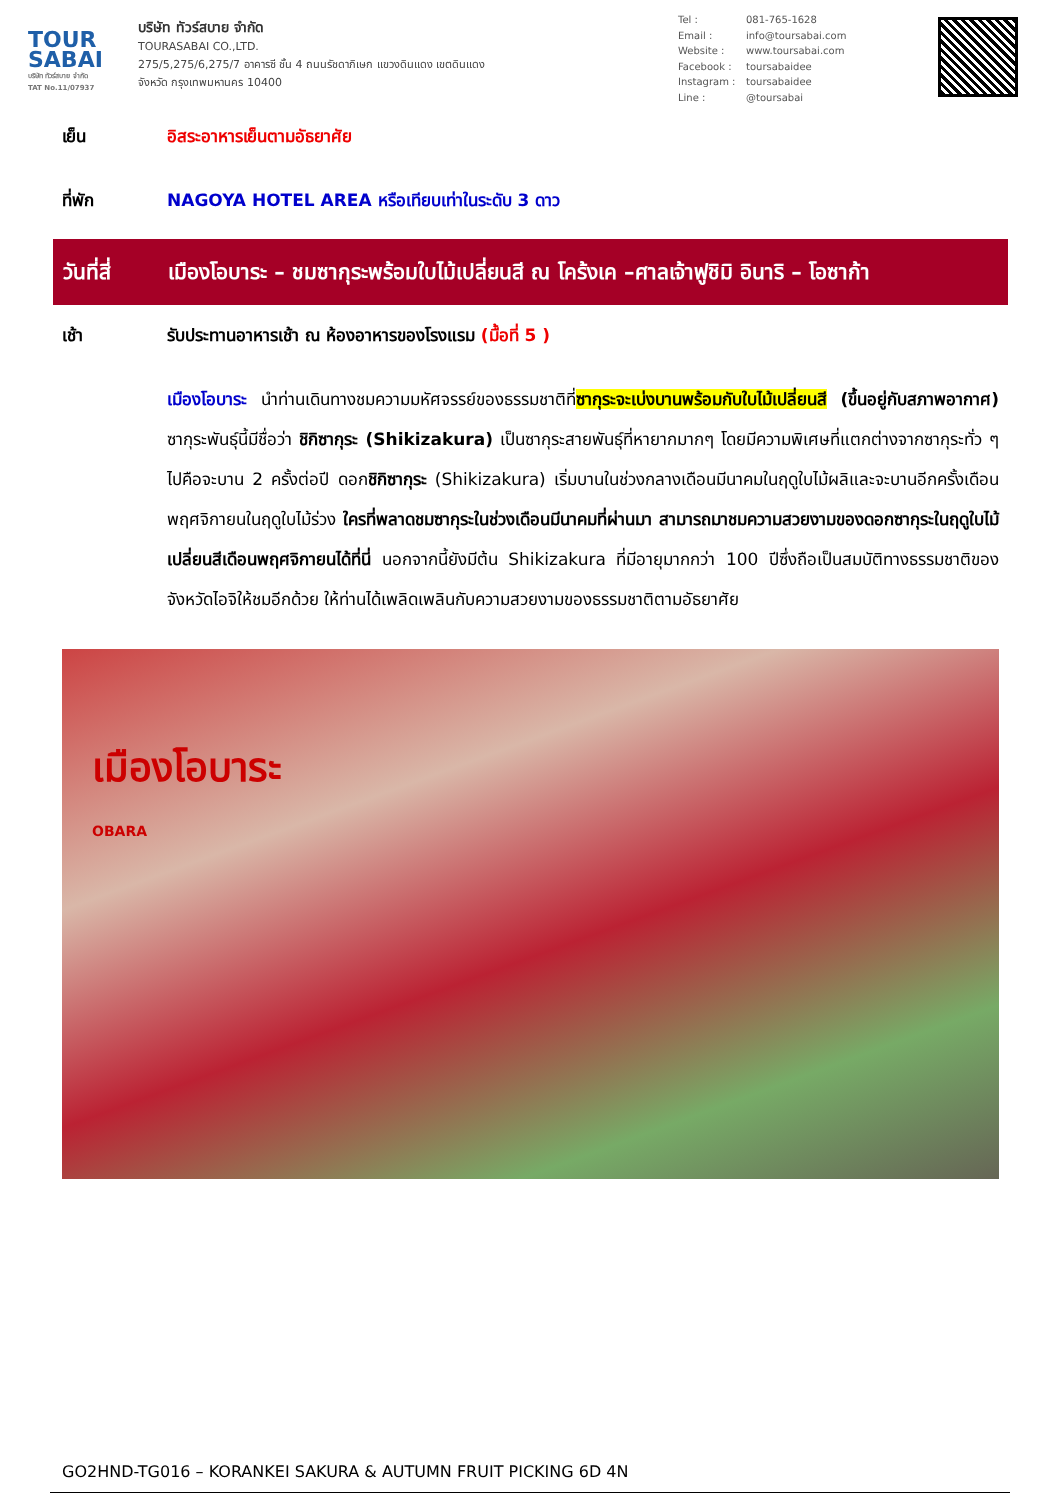TOUR SABAI
บริษัท ทัวร์สบาย จำกัด
TAT No.11/07937
บริษัท ทัวร์สบาย จำกัด
TOURASABAI CO.,LTD.
275/5,275/6,275/7 อาคารซี ชั้น 4 ถนนรัชดาภิเษก แขวงดินแดง เขตดินแดง
จังหวัด กรุงเทพมหานคร 10400
Tel : 081-765-1628
Email : info@toursabai.com
Website : www.toursabai.com
Facebook : toursabaidee
Instagram : toursabaidee
Line : @toursabai
เย็น อิสระอาหารเย็นตามอัธยาศัย
ที่พัก NAGOYA HOTEL AREA หรือเทียบเท่าในระดับ 3 ดาว
วันที่สี่
เมืองโอบาระ – ชมซากุระพร้อมใบไม้เปลี่ยนสี ณ โคร้งเค –ศาลเจ้าฟูชิมิ อินาริ – โอซาก้า
เช้า รับประทานอาหารเช้า ณ ห้องอาหารของโรงแรม (มื้อที่ 5 )
เมืองโอบาระ นำท่านเดินทางชมความมหัศจรรย์ของธรรมชาติที่ซากุระจะเบ่งบานพร้อมกับใบไม้เปลี่ยนสี (ขึ้นอยู่กับสภาพอากาศ) ซากุระพันธุ์นี้มีชื่อว่า ชิกิซากุระ (Shikizakura) เป็นซากุระสายพันธุ์ที่หายากมากๆ โดยมีความพิเศษที่แตกต่างจากซากุระทั่ว ๆ ไปคือจะบาน 2 ครั้งต่อปี ดอกชิกิซากุระ (Shikizakura) เริ่มบานในช่วงกลางเดือนมีนาคมในฤดูใบไม้ผลิและจะบานอีกครั้งเดือนพฤศจิกายนในฤดูใบไม้ร่วง ใครที่พลาดชมซากุระในช่วงเดือนมีนาคมที่ผ่านมา สามารถมาชมความสวยงามของดอกซากุระในฤดูใบไม้เปลี่ยนสีเดือนพฤศจิกายนได้ที่นี่ นอกจากนี้ยังมีต้น Shikizakura ที่มีอายุมากกว่า 100 ปีซึ่งถือเป็นสมบัติทางธรรมชาติของจังหวัดไอจิให้ชมอีกด้วย ให้ท่านได้เพลิดเพลินกับความสวยงามของธรรมชาติตามอัธยาศัย
เมืองโอบาระ
OBARA
GO2HND-TG016 – KORANKEI SAKURA & AUTUMN FRUIT PICKING 6D 4N